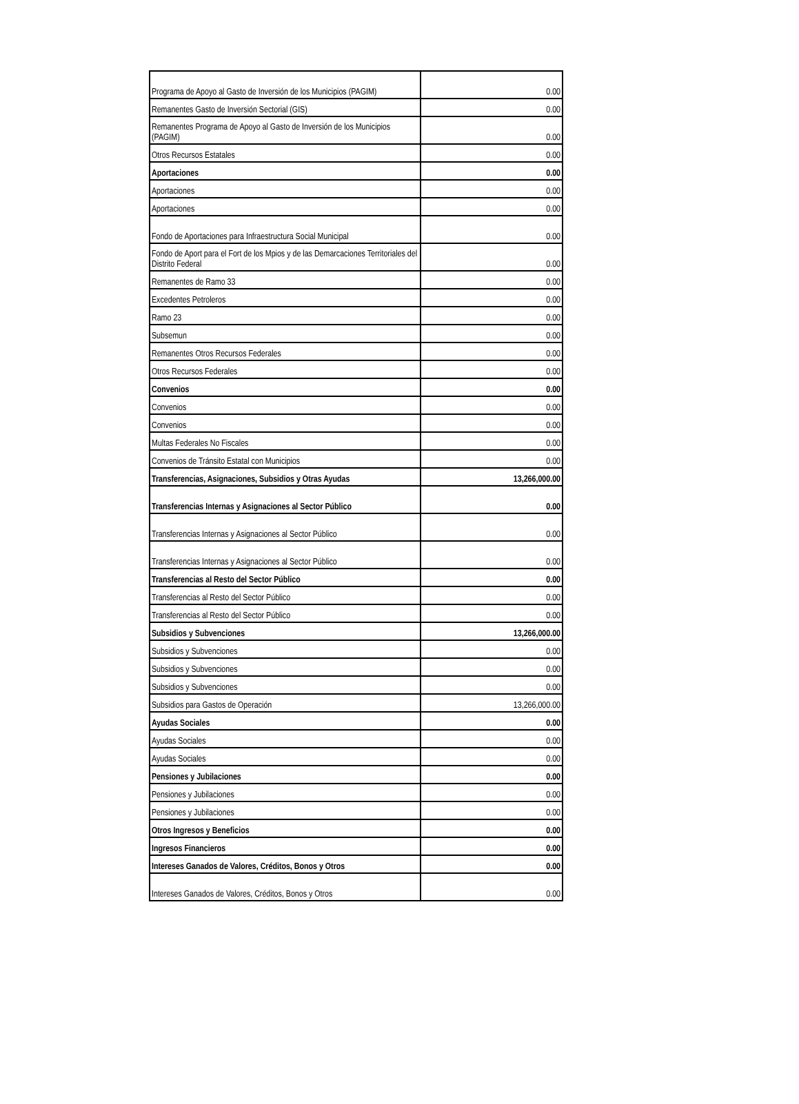| Programa de Apoyo al Gasto de Inversión de los Municipios (PAGIM) | 0.00 |
| Remanentes Gasto de Inversión Sectorial (GIS) | 0.00 |
| Remanentes Programa de Apoyo al Gasto de Inversión de los Municipios (PAGIM) | 0.00 |
| Otros Recursos Estatales | 0.00 |
| Aportaciones | 0.00 |
| Aportaciones | 0.00 |
| Aportaciones | 0.00 |
| Fondo de Aportaciones para Infraestructura Social Municipal | 0.00 |
| Fondo de Aport para el Fort de los Mpios y de las Demarcaciones Territoriales del Distrito Federal | 0.00 |
| Remanentes de Ramo 33 | 0.00 |
| Excedentes Petroleros | 0.00 |
| Ramo 23 | 0.00 |
| Subsemun | 0.00 |
| Remanentes Otros Recursos Federales | 0.00 |
| Otros Recursos Federales | 0.00 |
| Convenios | 0.00 |
| Convenios | 0.00 |
| Convenios | 0.00 |
| Multas Federales No Fiscales | 0.00 |
| Convenios de Tránsito Estatal con Municipios | 0.00 |
| Transferencias, Asignaciones, Subsidios y Otras Ayudas | 13,266,000.00 |
| Transferencias Internas y Asignaciones al Sector Público | 0.00 |
| Transferencias Internas y Asignaciones al Sector Público | 0.00 |
| Transferencias Internas y Asignaciones al Sector Público | 0.00 |
| Transferencias al Resto del Sector Público | 0.00 |
| Transferencias al Resto del Sector Público | 0.00 |
| Transferencias al Resto del Sector Público | 0.00 |
| Subsidios y Subvenciones | 13,266,000.00 |
| Subsidios y Subvenciones | 0.00 |
| Subsidios y Subvenciones | 0.00 |
| Subsidios y Subvenciones | 0.00 |
| Subsidios para Gastos de Operación | 13,266,000.00 |
| Ayudas Sociales | 0.00 |
| Ayudas Sociales | 0.00 |
| Ayudas Sociales | 0.00 |
| Pensiones y Jubilaciones | 0.00 |
| Pensiones y Jubilaciones | 0.00 |
| Pensiones y Jubilaciones | 0.00 |
| Otros Ingresos y Beneficios | 0.00 |
| Ingresos Financieros | 0.00 |
| Intereses Ganados de Valores, Créditos, Bonos y Otros | 0.00 |
| Intereses Ganados de Valores, Créditos, Bonos y Otros | 0.00 |